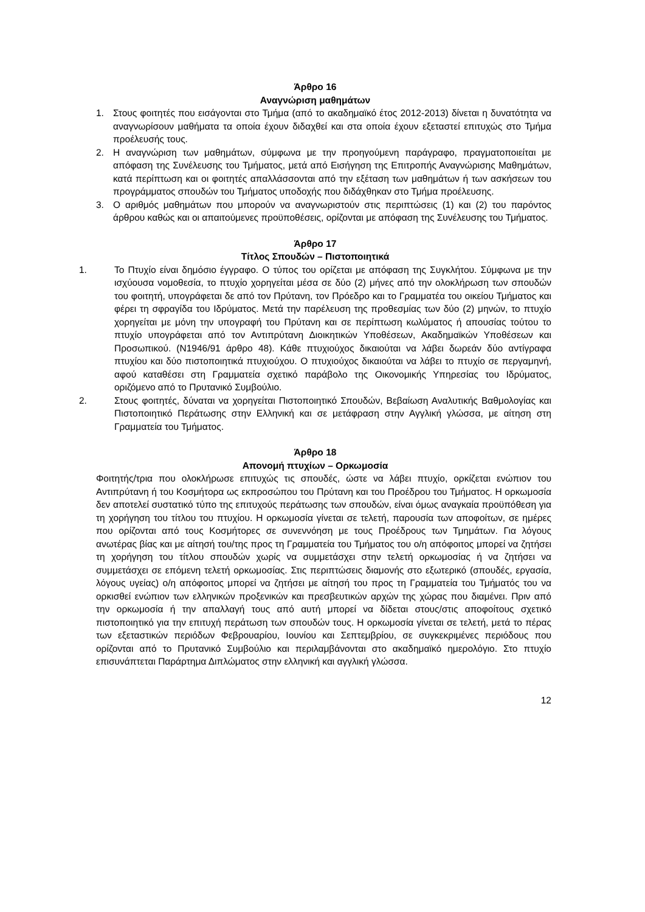Άρθρο 16
Αναγνώριση μαθημάτων
1. Στους φοιτητές που εισάγονται στο Τμήμα (από το ακαδημαϊκό έτος 2012-2013) δίνεται η δυνατότητα να αναγνωρίσουν μαθήματα τα οποία έχουν διδαχθεί και στα οποία έχουν εξεταστεί επιτυχώς στο Τμήμα προέλευσής τους.
2. Η αναγνώριση των μαθημάτων, σύμφωνα με την προηγούμενη παράγραφο, πραγματοποιείται με απόφαση της Συνέλευσης του Τμήματος, μετά από Εισήγηση της Επιτροπής Αναγνώρισης Μαθημάτων, κατά περίπτωση και οι φοιτητές απαλλάσσονται από την εξέταση των μαθημάτων ή των ασκήσεων του προγράμματος σπουδών του Τμήματος υποδοχής που διδάχθηκαν στο Τμήμα προέλευσης.
3. Ο αριθμός μαθημάτων που μπορούν να αναγνωριστούν στις περιπτώσεις (1) και (2) του παρόντος άρθρου καθώς και οι απαιτούμενες προϋποθέσεις, ορίζονται με απόφαση της Συνέλευσης του Τμήματος.
Άρθρο 17
Τίτλος Σπουδών – Πιστοποιητικά
1. Το Πτυχίο είναι δημόσιο έγγραφο. Ο τύπος του ορίζεται με απόφαση της Συγκλήτου. Σύμφωνα με την ισχύουσα νομοθεσία, το πτυχίο χορηγείται μέσα σε δύο (2) μήνες από την ολοκλήρωση των σπουδών του φοιτητή, υπογράφεται δε από τον Πρύτανη, τον Πρόεδρο και το Γραμματέα του οικείου Τμήματος και φέρει τη σφραγίδα του Ιδρύματος. Μετά την παρέλευση της προθεσμίας των δύο (2) μηνών, το πτυχίο χορηγείται με μόνη την υπογραφή του Πρύτανη και σε περίπτωση κωλύματος ή απουσίας τούτου το πτυχίο υπογράφεται από τον Αντιπρύτανη Διοικητικών Υποθέσεων, Ακαδημαϊκών Υποθέσεων και Προσωπικού. (Ν1946/91 άρθρο 48). Κάθε πτυχιούχος δικαιούται να λάβει δωρεάν δύο αντίγραφα πτυχίου και δύο πιστοποιητικά πτυχιούχου. Ο πτυχιούχος δικαιούται να λάβει το πτυχίο σε περγαμηνή, αφού καταθέσει στη Γραμματεία σχετικό παράβολο της Οικονομικής Υπηρεσίας του Ιδρύματος, οριζόμενο από το Πρυτανικό Συμβούλιο.
2. Στους φοιτητές, δύναται να χορηγείται Πιστοποιητικό Σπουδών, Βεβαίωση Αναλυτικής Βαθμολογίας και Πιστοποιητικό Περάτωσης στην Ελληνική και σε μετάφραση στην Αγγλική γλώσσα, με αίτηση στη Γραμματεία του Τμήματος.
Άρθρο 18
Απονομή πτυχίων – Ορκωμοσία
Φοιτητής/τρια που ολοκλήρωσε επιτυχώς τις σπουδές, ώστε να λάβει πτυχίο, ορκίζεται ενώπιον του Αντιπρύτανη ή του Κοσμήτορα ως εκπροσώπου του Πρύτανη και του Προέδρου του Τμήματος. Η ορκωμοσία δεν αποτελεί συστατικό τύπο της επιτυχούς περάτωσης των σπουδών, είναι όμως αναγκαία προϋπόθεση για τη χορήγηση του τίτλου του πτυχίου. Η ορκωμοσία γίνεται σε τελετή, παρουσία των αποφοίτων, σε ημέρες που ορίζονται από τους Κοσμήτορες σε συνεννόηση με τους Προέδρους των Τμημάτων. Για λόγους ανωτέρας βίας και με αίτησή του/της προς τη Γραμματεία του Τμήματος του ο/η απόφοιτος μπορεί να ζητήσει τη χορήγηση του τίτλου σπουδών χωρίς να συμμετάσχει στην τελετή ορκωμοσίας ή να ζητήσει να συμμετάσχει σε επόμενη τελετή ορκωμοσίας. Στις περιπτώσεις διαμονής στο εξωτερικό (σπουδές, εργασία, λόγους υγείας) ο/η απόφοιτος μπορεί να ζητήσει με αίτησή του προς τη Γραμματεία του Τμήματός του να ορκισθεί ενώπιον των ελληνικών προξενικών και πρεσβευτικών αρχών της χώρας που διαμένει. Πριν από την ορκωμοσία ή την απαλλαγή τους από αυτή μπορεί να δίδεται στους/στις αποφοίτους σχετικό πιστοποιητικό για την επιτυχή περάτωση των σπουδών τους. Η ορκωμοσία γίνεται σε τελετή, μετά το πέρας των εξεταστικών περιόδων Φεβρουαρίου, Ιουνίου και Σεπτεμβρίου, σε συγκεκριμένες περιόδους που ορίζονται από το Πρυτανικό Συμβούλιο και περιλαμβάνονται στο ακαδημαϊκό ημερολόγιο. Στο πτυχίο επισυνάπτεται Παράρτημα Διπλώματος στην ελληνική και αγγλική γλώσσα.
12